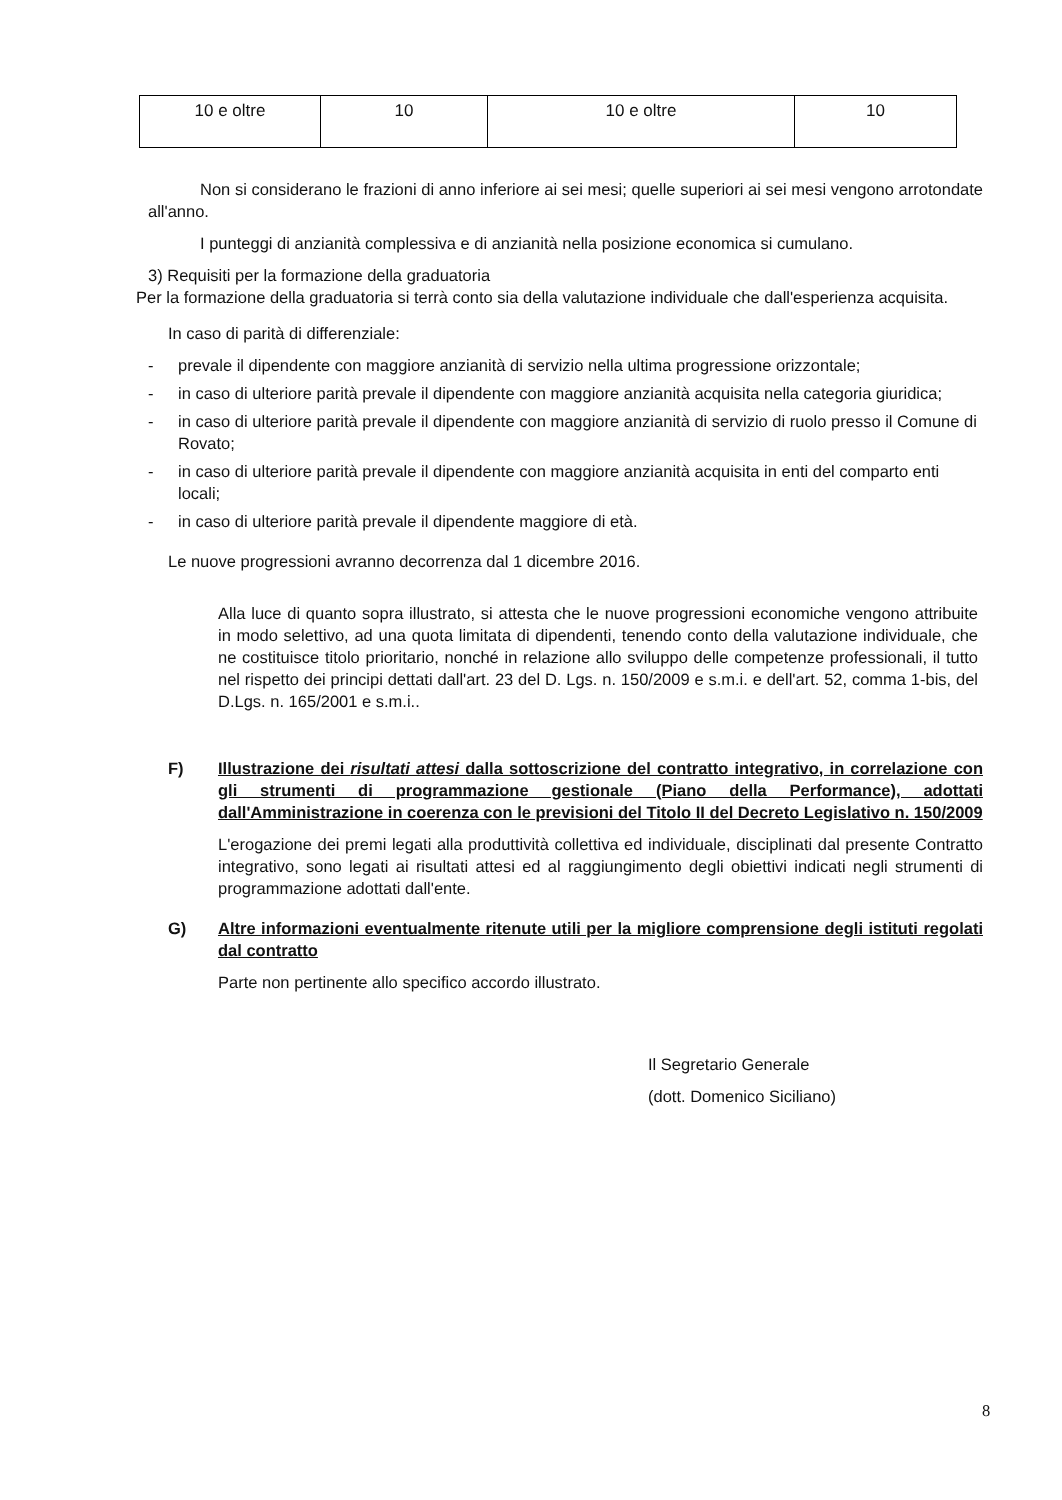| 10 e oltre | 10 | 10 e oltre | 10 |
Non si considerano le frazioni di anno inferiore ai sei mesi; quelle superiori ai sei mesi vengono arrotondate all'anno.
I punteggi di anzianità complessiva e di anzianità nella posizione economica si cumulano.
3) Requisiti per la formazione della graduatoria
Per la formazione della graduatoria si terrà conto sia della valutazione individuale che dall'esperienza acquisita.
In caso di parità di differenziale:
- prevale il dipendente con maggiore anzianità di servizio nella ultima progressione orizzontale;
- in caso di ulteriore parità prevale il dipendente con maggiore anzianità acquisita nella categoria giuridica;
- in caso di ulteriore parità prevale il dipendente con maggiore anzianità di servizio di ruolo presso il Comune di Rovato;
- in caso di ulteriore parità prevale il dipendente con maggiore anzianità acquisita in enti del comparto enti locali;
- in caso di ulteriore parità prevale il dipendente maggiore di età.
Le nuove progressioni avranno decorrenza dal 1 dicembre 2016.
Alla luce di quanto sopra illustrato, si attesta che le nuove progressioni economiche vengono attribuite in modo selettivo, ad una quota limitata di dipendenti, tenendo conto della valutazione individuale, che ne costituisce titolo prioritario, nonché in relazione allo sviluppo delle competenze professionali, il tutto nel rispetto dei principi dettati dall'art. 23 del D. Lgs. n. 150/2009 e s.m.i. e dell'art. 52, comma 1-bis, del D.Lgs. n. 165/2001 e s.m.i..
F) Illustrazione dei risultati attesi dalla sottoscrizione del contratto integrativo, in correlazione con gli strumenti di programmazione gestionale (Piano della Performance), adottati dall'Amministrazione in coerenza con le previsioni del Titolo II del Decreto Legislativo n. 150/2009
L'erogazione dei premi legati alla produttività collettiva ed individuale, disciplinati dal presente Contratto integrativo, sono legati ai risultati attesi ed al raggiungimento degli obiettivi indicati negli strumenti di programmazione adottati dall'ente.
G) Altre informazioni eventualmente ritenute utili per la migliore comprensione degli istituti regolati dal contratto
Parte non pertinente allo specifico accordo illustrato.
Il Segretario Generale
(dott. Domenico Siciliano)
8